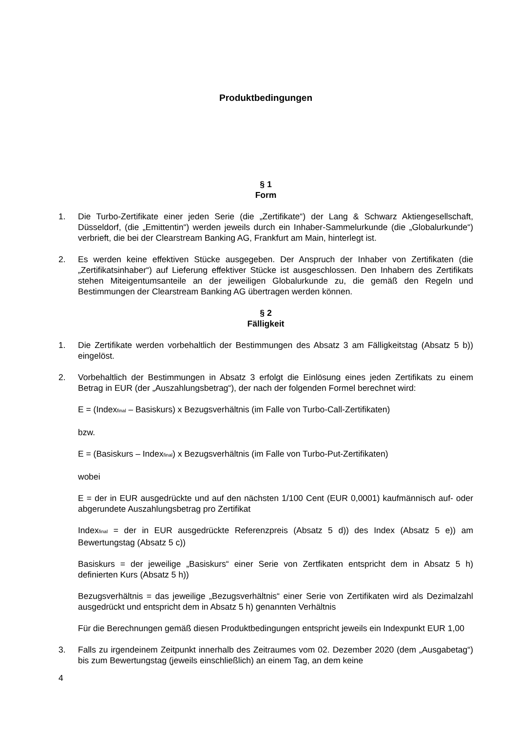Produktbedingungen
§ 1
Form
1. Die Turbo-Zertifikate einer jeden Serie (die „Zertifikate“) der Lang & Schwarz Aktiengesellschaft, Düsseldorf, (die „Emittentin“) werden jeweils durch ein Inhaber-Sammelurkunde (die „Globalurkunde“) verbrieft, die bei der Clearstream Banking AG, Frankfurt am Main, hinterlegt ist.
2. Es werden keine effektiven Stücke ausgegeben. Der Anspruch der Inhaber von Zertifikaten (die „Zertifikatsinhaber“) auf Lieferung effektiver Stücke ist ausgeschlossen. Den Inhabern des Zertifikats stehen Miteigentumsanteile an der jeweiligen Globalurkunde zu, die gemäß den Regeln und Bestimmungen der Clearstream Banking AG übertragen werden können.
§ 2
Fälligkeit
1. Die Zertifikate werden vorbehaltlich der Bestimmungen des Absatz 3 am Fälligkeitstag (Absatz 5 b)) eingelöst.
2. Vorbehaltlich der Bestimmungen in Absatz 3 erfolgt die Einlösung eines jeden Zertifikats zu einem Betrag in EUR (der „Auszahlungsbetrag“), der nach der folgenden Formel berechnet wird:
E = (Index<sub>final</sub> – Basiskurs) x Bezugsverhältnis (im Falle von Turbo-Call-Zertifikaten)
bzw.
E = (Basiskurs – Index<sub>final</sub>) x Bezugsverhältnis (im Falle von Turbo-Put-Zertifikaten)
wobei
E = der in EUR ausgedrückte und auf den nächsten 1/100 Cent (EUR 0,0001) kaufmännisch auf- oder abgerundete Auszahlungsbetrag pro Zertifikat
Index<sub>final</sub> = der in EUR ausgedrückte Referenzpreis (Absatz 5 d)) des Index (Absatz 5 e)) am Bewertungstag (Absatz 5 c))
Basiskurs = der jeweilige „Basiskurs“ einer Serie von Zertfikaten entspricht dem in Absatz 5 h) definierten Kurs (Absatz 5 h))
Bezugsverhältnis = das jeweilige „Bezugsverhältnis“ einer Serie von Zertifikaten wird als Dezimalzahl ausgedrückt und entspricht dem in Absatz 5 h) genannten Verhältnis
Für die Berechnungen gemäß diesen Produktbedingungen entspricht jeweils ein Indexpunkt EUR 1,00
3. Falls zu irgendeinem Zeitpunkt innerhalb des Zeitraumes vom 02. Dezember 2020 (dem „Ausgabetag“) bis zum Bewertungstag (jeweils einschließlich) an einem Tag, an dem keine
4